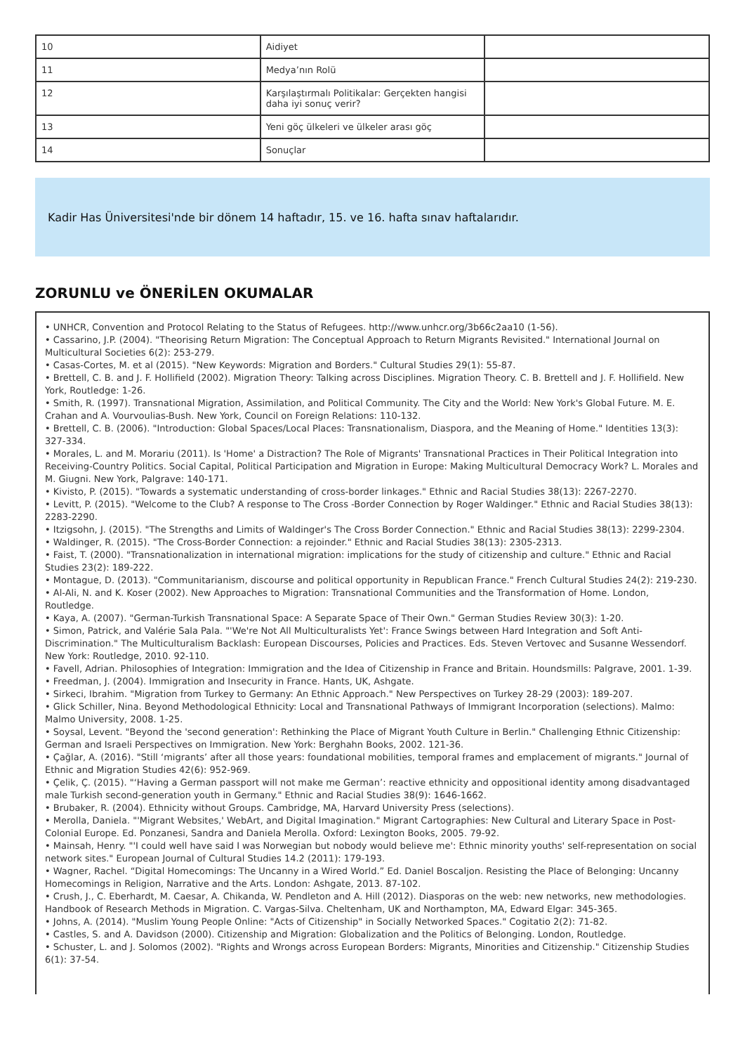| 10 | Aidiyet | |
| 11 | Medya’nın Rolü | |
| 12 | Karşılaştırmalı Politikalar: Gerçekten hangisi daha iyi sonuç verir? | |
| 13 | Yeni göç ülkeleri ve ülkeler arası göç | |
| 14 | Sonuçlar | |
Kadir Has Üniversitesi'nde bir dönem 14 haftadır, 15. ve 16. hafta sınav haftalarıdır.
ZORUNLU ve ÖNERİLEN OKUMALAR
• UNHCR, Convention and Protocol Relating to the Status of Refugees. http://www.unhcr.org/3b66c2aa10 (1-56).
• Cassarino, J.P. (2004). "Theorising Return Migration: The Conceptual Approach to Return Migrants Revisited." International Journal on Multicultural Societies 6(2): 253-279.
• Casas-Cortes, M. et al (2015). "New Keywords: Migration and Borders." Cultural Studies 29(1): 55-87.
• Brettell, C. B. and J. F. Hollifield (2002). Migration Theory: Talking across Disciplines. Migration Theory. C. B. Brettell and J. F. Hollifield. New York, Routledge: 1-26.
• Smith, R. (1997). Transnational Migration, Assimilation, and Political Community. The City and the World: New York's Global Future. M. E. Crahan and A. Vourvoulias-Bush. New York, Council on Foreign Relations: 110-132.
• Brettell, C. B. (2006). "Introduction: Global Spaces/Local Places: Transnationalism, Diaspora, and the Meaning of Home." Identities 13(3): 327-334.
• Morales, L. and M. Morariu (2011). Is 'Home' a Distraction? The Role of Migrants' Transnational Practices in Their Political Integration into Receiving-Country Politics. Social Capital, Political Participation and Migration in Europe: Making Multicultural Democracy Work? L. Morales and M. Giugni. New York, Palgrave: 140-171.
• Kivisto, P. (2015). "Towards a systematic understanding of cross-border linkages." Ethnic and Racial Studies 38(13): 2267-2270.
• Levitt, P. (2015). "Welcome to the Club? A response to The Cross -Border Connection by Roger Waldinger." Ethnic and Racial Studies 38(13): 2283-2290.
• Itzigsohn, J. (2015). "The Strengths and Limits of Waldinger's The Cross Border Connection." Ethnic and Racial Studies 38(13): 2299-2304.
• Waldinger, R. (2015). "The Cross-Border Connection: a rejoinder." Ethnic and Racial Studies 38(13): 2305-2313.
• Faist, T. (2000). "Transnationalization in international migration: implications for the study of citizenship and culture." Ethnic and Racial Studies 23(2): 189-222.
• Montague, D. (2013). "Communitarianism, discourse and political opportunity in Republican France." French Cultural Studies 24(2): 219-230.
• Al-Ali, N. and K. Koser (2002). New Approaches to Migration: Transnational Communities and the Transformation of Home. London, Routledge.
• Kaya, A. (2007). "German-Turkish Transnational Space: A Separate Space of Their Own." German Studies Review 30(3): 1-20.
• Simon, Patrick, and Valérie Sala Pala. "'We're Not All Multiculturalists Yet': France Swings between Hard Integration and Soft Anti-Discrimination." The Multiculturalism Backlash: European Discourses, Policies and Practices. Eds. Steven Vertovec and Susanne Wessendorf. New York: Routledge, 2010. 92-110.
• Favell, Adrian. Philosophies of Integration: Immigration and the Idea of Citizenship in France and Britain. Houndsmills: Palgrave, 2001. 1-39.
• Freedman, J. (2004). Immigration and Insecurity in France. Hants, UK, Ashgate.
• Sirkeci, Ibrahim. "Migration from Turkey to Germany: An Ethnic Approach." New Perspectives on Turkey 28-29 (2003): 189-207.
• Glick Schiller, Nina. Beyond Methodological Ethnicity: Local and Transnational Pathways of Immigrant Incorporation (selections). Malmo: Malmo University, 2008. 1-25.
• Soysal, Levent. "Beyond the 'second generation': Rethinking the Place of Migrant Youth Culture in Berlin." Challenging Ethnic Citizenship: German and Israeli Perspectives on Immigration. New York: Berghahn Books, 2002. 121-36.
• Çağlar, A. (2016). "Still ‘migrants’ after all those years: foundational mobilities, temporal frames and emplacement of migrants." Journal of Ethnic and Migration Studies 42(6): 952-969.
• Çelik, Ç. (2015). "‘Having a German passport will not make me German’: reactive ethnicity and oppositional identity among disadvantaged male Turkish second-generation youth in Germany." Ethnic and Racial Studies 38(9): 1646-1662.
• Brubaker, R. (2004). Ethnicity without Groups. Cambridge, MA, Harvard University Press (selections).
• Merolla, Daniela. "'Migrant Websites,' WebArt, and Digital Imagination." Migrant Cartographies: New Cultural and Literary Space in Post-Colonial Europe. Ed. Ponzanesi, Sandra and Daniela Merolla. Oxford: Lexington Books, 2005. 79-92.
• Mainsah, Henry. "'I could well have said I was Norwegian but nobody would believe me': Ethnic minority youths' self-representation on social network sites." European Journal of Cultural Studies 14.2 (2011): 179-193.
• Wagner, Rachel. “Digital Homecomings: The Uncanny in a Wired World.” Ed. Daniel Boscaljon. Resisting the Place of Belonging: Uncanny Homecomings in Religion, Narrative and the Arts. London: Ashgate, 2013. 87-102.
• Crush, J., C. Eberhardt, M. Caesar, A. Chikanda, W. Pendleton and A. Hill (2012). Diasporas on the web: new networks, new methodologies. Handbook of Research Methods in Migration. C. Vargas-Silva. Cheltenham, UK and Northampton, MA, Edward Elgar: 345-365.
• Johns, A. (2014). "Muslim Young People Online: "Acts of Citizenship" in Socially Networked Spaces." Cogitatio 2(2): 71-82.
• Castles, S. and A. Davidson (2000). Citizenship and Migration: Globalization and the Politics of Belonging. London, Routledge.
• Schuster, L. and J. Solomos (2002). "Rights and Wrongs across European Borders: Migrants, Minorities and Citizenship." Citizenship Studies 6(1): 37-54.